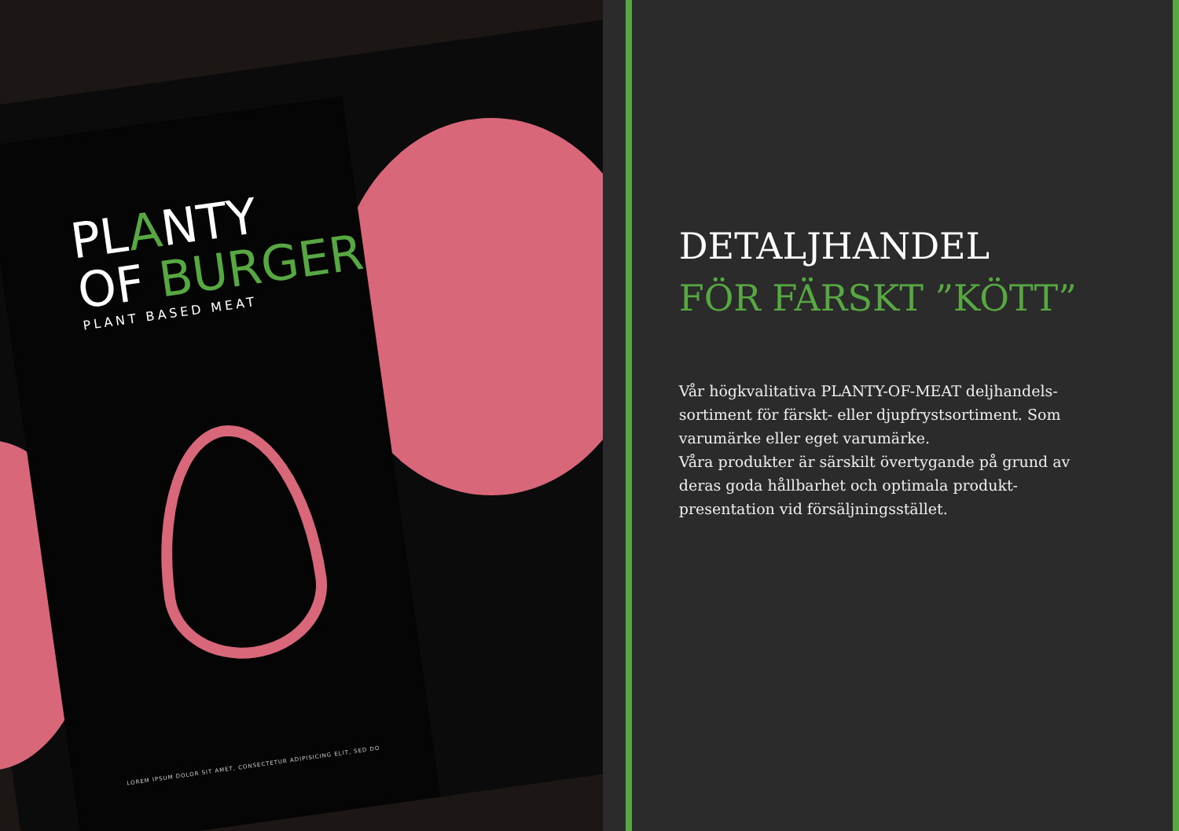PLANTY
OF BURGER
PLANT BASED MEAT
LOREM IPSUM DOLOR SIT AMET, CONSECTETUR ADIPISICING ELIT, SED DO
DETALJHANDEL
FÖR FÄRSKT ”KÖTT”
Vår högkvalitativa PLANTY-OF-MEAT deljhandels-sortiment för färskt- eller djupfrystsortiment. Som varumärke eller eget varumärke.
Våra produkter är särskilt övertygande på grund av deras goda hållbarhet och optimala produkt-presentation vid försäljningsstället.